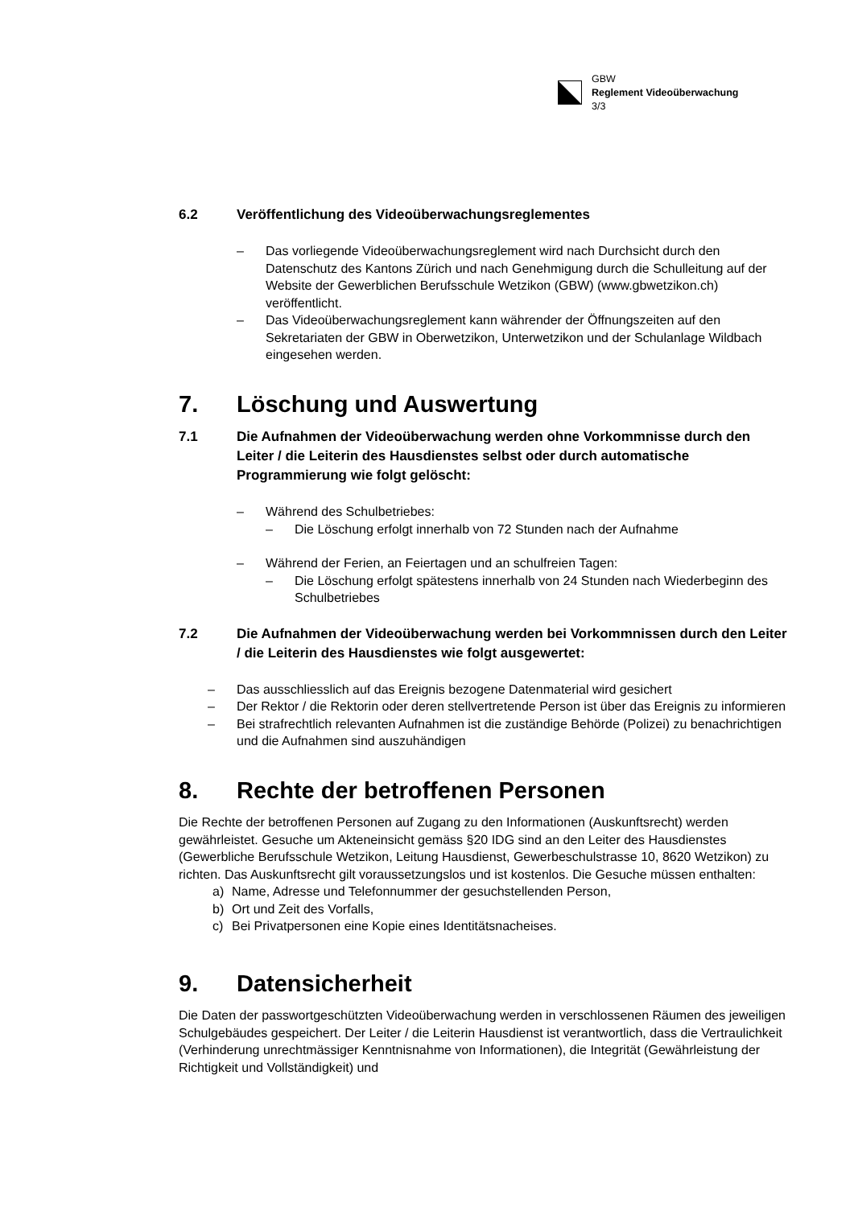GBW
Reglement Videoüberwachung
3/3
6.2 Veröffentlichung des Videoüberwachungsreglementes
– Das vorliegende Videoüberwachungsreglement wird nach Durchsicht durch den Datenschutz des Kantons Zürich und nach Genehmigung durch die Schulleitung auf der Website der Gewerblichen Berufsschule Wetzikon (GBW) (www.gbwetzikon.ch) veröffentlicht.
– Das Videoüberwachungsreglement kann währender der Öffnungszeiten auf den Sekretariaten der GBW in Oberwetzikon, Unterwetzikon und der Schulanlage Wildbach eingesehen werden.
7. Löschung und Auswertung
7.1 Die Aufnahmen der Videoüberwachung werden ohne Vorkommnisse durch den Leiter / die Leiterin des Hausdienstes selbst oder durch automatische Programmierung wie folgt gelöscht:
– Während des Schulbetriebes:
– Die Löschung erfolgt innerhalb von 72 Stunden nach der Aufnahme
– Während der Ferien, an Feiertagen und an schulfreien Tagen:
– Die Löschung erfolgt spätestens innerhalb von 24 Stunden nach Wiederbeginn des Schulbetriebes
7.2 Die Aufnahmen der Videoüberwachung werden bei Vorkommnissen durch den Leiter / die Leiterin des Hausdienstes wie folgt ausgewertet:
– Das ausschliesslich auf das Ereignis bezogene Datenmaterial wird gesichert
– Der Rektor / die Rektorin oder deren stellvertretende Person ist über das Ereignis zu informieren
– Bei strafrechtlich relevanten Aufnahmen ist die zuständige Behörde (Polizei) zu benachrichtigen und die Aufnahmen sind auszuhändigen
8. Rechte der betroffenen Personen
Die Rechte der betroffenen Personen auf Zugang zu den Informationen (Auskunftsrecht) werden gewährleistet. Gesuche um Akteneinsicht gemäss §20 IDG sind an den Leiter des Hausdienstes (Gewerbliche Berufsschule Wetzikon, Leitung Hausdienst, Gewerbeschulstrasse 10, 8620 Wetzikon) zu richten. Das Auskunftsrecht gilt voraussetzungslos und ist kostenlos. Die Gesuche müssen enthalten:
a) Name, Adresse und Telefonnummer der gesuchstellenden Person,
b) Ort und Zeit des Vorfalls,
c) Bei Privatpersonen eine Kopie eines Identitätsnacheises.
9. Datensicherheit
Die Daten der passwortgeschützten Videoüberwachung werden in verschlossenen Räumen des jeweiligen Schulgebäudes gespeichert. Der Leiter / die Leiterin Hausdienst ist verantwortlich, dass die Vertraulichkeit (Verhinderung unrechtmässiger Kenntnisnahme von Informationen), die Integrität (Gewährleistung der Richtigkeit und Vollständigkeit) und